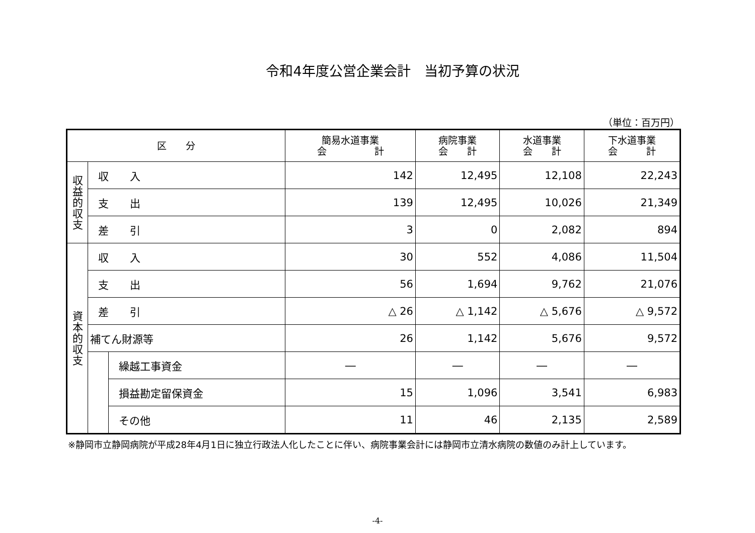令和4年度公営企業会計　当初予算の状況
（単位：百万円）
| 区 分 | | | 簡易水道事業 会 計 | 病院事業 会 計 | 水道事業 会 計 | 下水道事業 会 計 |
| --- | --- | --- | --- | --- | --- | --- |
| 収 益 的 収 支 | 収 入 | | 142 | 12,495 | 12,108 | 22,243 |
| | 支 出 | | 139 | 12,495 | 10,026 | 21,349 |
| | 差 引 | | 3 | 0 | 2,082 | 894 |
| 資 本 的 収 支 | 収 入 | | 30 | 552 | 4,086 | 11,504 |
| | 支 出 | | 56 | 1,694 | 9,762 | 21,076 |
| | 差 引 | | △ 26 | △ 1,142 | △ 5,676 | △ 9,572 |
| | 補てん財源等 | | 26 | 1,142 | 5,676 | 9,572 |
| | | 繰越工事資金 | ― | ― | ― | ― |
| | | 損益勘定留保資金 | 15 | 1,096 | 3,541 | 6,983 |
| | | その他 | 11 | 46 | 2,135 | 2,589 |
※静岡市立静岡病院が平成28年4月1日に独立行政法人化したことに伴い、病院事業会計には静岡市立清水病院の数値のみ計上しています。
-4-